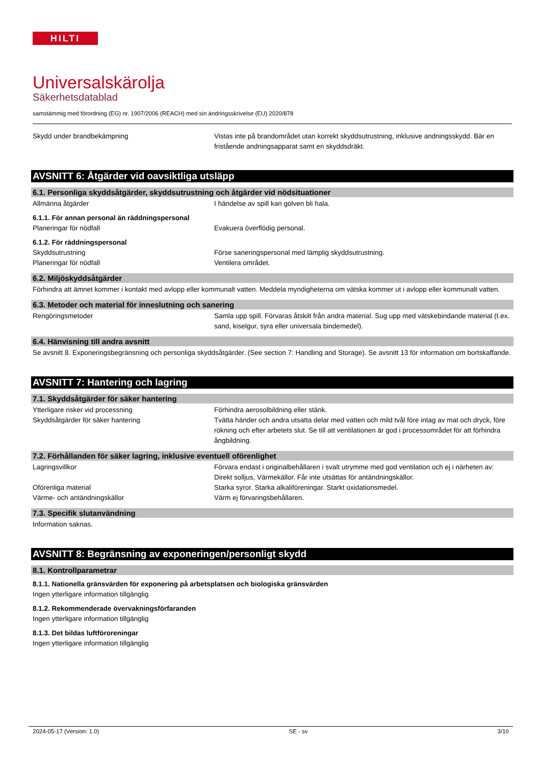HILTI
Universalskärolja
Säkerhetsdatablad
samstämmig med förordning (EG) nr. 1907/2006 (REACH) med sin ändringsskrivelse (EU) 2020/878
Skydd under brandbekämpning Vistas inte på brandområdet utan korrekt skyddsutrustning, inklusive andningsskydd. Bär en fristående andningsapparat samt en skyddsdräkt.
AVSNITT 6: Åtgärder vid oavsiktliga utsläpp
6.1. Personliga skyddsåtgärder, skyddsutrustning och åtgärder vid nödsituationer
Allmänna åtgärder I händelse av spill kan golven bli hala.
6.1.1. För annan personal än räddningspersonal
Planeringar för nödfall Evakuera överflödig personal.
6.1.2. För räddningspersonal
Skyddsutrustning Förse saneringspersonal med lämplig skyddsutrustning.
Planeringar för nödfall Ventilera området.
6.2. Miljöskyddsåtgärder
Förhindra att ämnet kommer i kontakt med avlopp eller kommunalt vatten. Meddela myndigheterna om vätska kommer ut i avlopp eller kommunalt vatten.
6.3. Metoder och material för inneslutning och sanering
Rengöringsmetoder Samla upp spill. Förvaras åtskilt från andra material. Sug upp med vätskebindande material (t.ex. sand, kiselgur, syra eller universala bindemedel).
6.4. Hänvisning till andra avsnitt
Se avsnitt 8. Exponeringsbegränsning och personliga skyddsåtgärder. (See section 7: Handling and Storage). Se avsnitt 13 för information om bortskaffande.
AVSNITT 7: Hantering och lagring
7.1. Skyddsåtgärder för säker hantering
Ytterligare risker vid processning Förhindra aerosolbildning eller stänk.
Skyddsåtgärder för säker hantering Tvätta händer och andra utsatta delar med vatten och mild tvål före intag av mat och dryck, före rökning och efter arbetets slut. Se till att ventilationen är god i processområdet för att förhindra ångbildning.
7.2. Förhållanden för säker lagring, inklusive eventuell oförenlighet
Lagringsvillkor Förvara endast i originalbehållaren i svalt utrymme med god ventilation och ej i närheten av: Direkt solljus, Värmekällor. Får inte utsättas för antändningskällor.
Oförenliga material Starka syror. Starka alkaliföreningar. Starkt oxidationsmedel.
Värme- och antändningskällor Värm ej förvaringsbehållaren.
7.3. Specifik slutanvändning
Information saknas.
AVSNITT 8: Begränsning av exponeringen/personligt skydd
8.1. Kontrollparametrar
8.1.1. Nationella gränsvärden för exponering på arbetsplatsen och biologiska gränsvärden
Ingen ytterligare information tillgänglig
8.1.2. Rekommenderade övervakningsförfaranden
Ingen ytterligare information tillgänglig
8.1.3. Det bildas luftföroreningar
Ingen ytterligare information tillgänglig
2024-05-17 (Version: 1.0) SE - sv 3/10